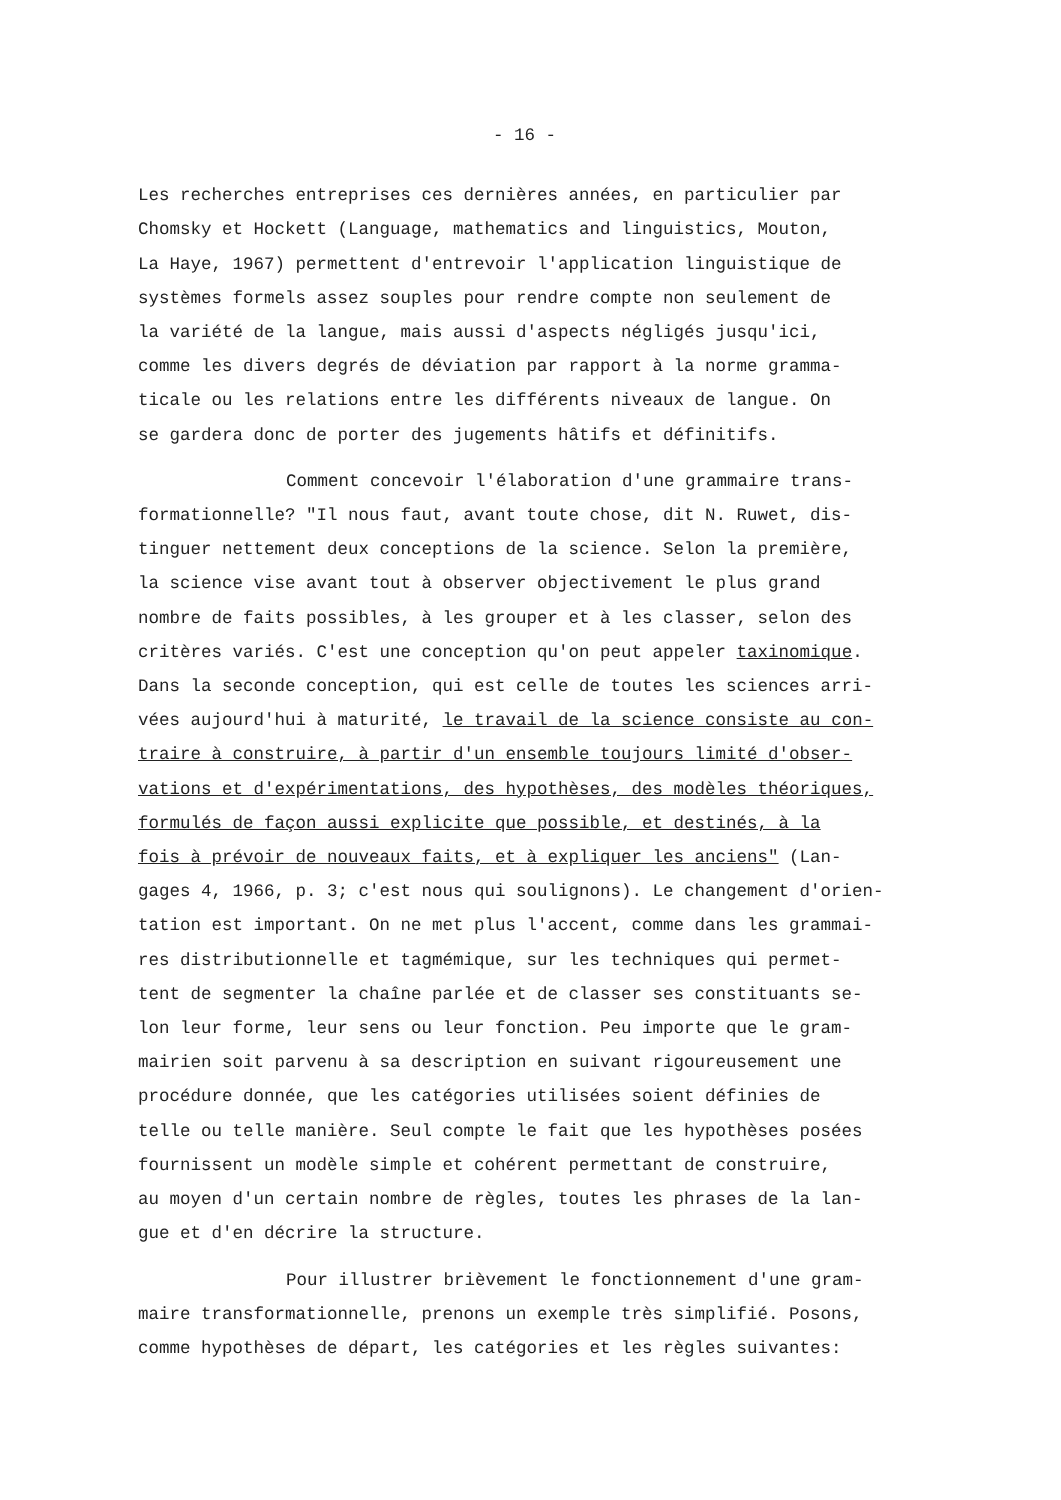- 16 -
Les recherches entreprises ces dernières années, en particulier par Chomsky et Hockett (Language, mathematics and linguistics, Mouton, La Haye, 1967) permettent d'entrevoir l'application linguistique de systèmes formels assez souples pour rendre compte non seulement de la variété de la langue, mais aussi d'aspects négligés jusqu'ici, comme les divers degrés de déviation par rapport à la norme gramma- ticale ou les relations entre les différents niveaux de langue. On se gardera donc de porter des jugements hâtifs et définitifs.
Comment concevoir l'élaboration d'une grammaire trans- formationnelle? "Il nous faut, avant toute chose, dit N. Ruwet, dis- tinguer nettement deux conceptions de la science. Selon la première, la science vise avant tout à observer objectivement le plus grand nombre de faits possibles, à les grouper et à les classer, selon des critères variés. C'est une conception qu'on peut appeler taxinomique. Dans la seconde conception, qui est celle de toutes les sciences arri- vées aujourd'hui à maturité, le travail de la science consiste au con- traire à construire, à partir d'un ensemble toujours limité d'obser- vations et d'expérimentations, des hypothèses, des modèles théoriques, formulés de façon aussi explicite que possible, et destinés, à la fois à prévoir de nouveaux faits, et à expliquer les anciens" (Lan- gages 4, 1966, p. 3; c'est nous qui soulignons). Le changement d'orien- tation est important. On ne met plus l'accent, comme dans les grammai- res distributionnelle et tagmémique, sur les techniques qui permet- tent de segmenter la chaîne parlée et de classer ses constituants se- lon leur forme, leur sens ou leur fonction. Peu importe que le gram- mairien soit parvenu à sa description en suivant rigoureusement une procédure donnée, que les catégories utilisées soient définies de telle ou telle manière. Seul compte le fait que les hypothèses posées fournissent un modèle simple et cohérent permettant de construire, au moyen d'un certain nombre de règles, toutes les phrases de la lan- gue et d'en décrire la structure.
Pour illustrer brièvement le fonctionnement d'une gram- maire transformationnelle, prenons un exemple très simplifié. Posons, comme hypothèses de départ, les catégories et les règles suivantes: